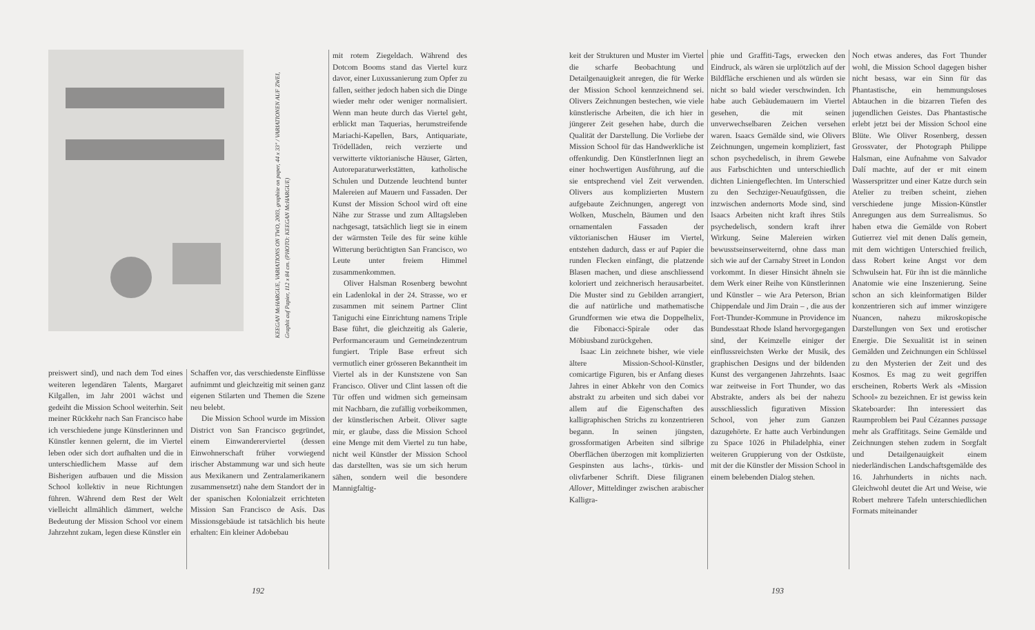KEEGAN McHARGUE, VARIATIONS ON TWO, 2003, graphite on paper, 44 x 33" / VARIATIONEN AUF ZWEI, Graphit auf Papier, 112 x 84 cm. (PHOTO: KEEGAN McHARGUE)
preiswert sind), und nach dem Tod eines weiteren legendären Talents, Margaret Kilgallen, im Jahr 2001 wächst und gedeiht die Mission School weiterhin. Seit meiner Rückkehr nach San Francisco habe ich verschiedene junge Künstlerinnen und Künstler kennen gelernt, die im Viertel leben oder sich dort aufhalten und die in unterschiedlichem Masse auf dem Bisherigen aufbauen und die Mission School kollektiv in neue Richtungen führen. Während dem Rest der Welt vielleicht allmählich dämmert, welche Bedeutung der Mission School vor einem Jahrzehnt zukam, legen diese Künstler ein
Schaffen vor, das verschiedenste Einflüsse aufnimmt und gleichzeitig mit seinen ganz eigenen Stilarten und Themen die Szene neu belebt.
Die Mission School wurde im Mission District von San Francisco gegründet, einem Einwandererviertel (dessen Einwohnerschaft früher vorwiegend irischer Abstammung war und sich heute aus Mexikanern und Zentralamerikanern zusammensetzt) nahe dem Standort der in der spanischen Kolonialzeit errichteten Mission San Francisco de Asís. Das Missionsgebäude ist tatsächlich bis heute erhalten: Ein kleiner Adobebau
mit rotem Ziegeldach. Während des Dotcom Booms stand das Viertel kurz davor, einer Luxussanierung zum Opfer zu fallen, seither jedoch haben sich die Dinge wieder mehr oder weniger normalisiert. Wenn man heute durch das Viertel geht, erblickt man Taquerias, herumstreifende Mariachi-Kapellen, Bars, Antiquariate, Trödelläden, reich verzierte und verwitterte viktorianische Häuser, Gärten, Autoreparaturwerkstätten, katholische Schulen und Dutzende leuchtend bunter Malereien auf Mauern und Fassaden. Der Kunst der Mission School wird oft eine Nähe zur Strasse und zum Alltagsleben nachgesagt, tatsächlich liegt sie in einem der wärmsten Teile des für seine kühle Witterung berüchtigten San Francisco, wo Leute unter freiem Himmel zusammenkommen.
Oliver Halsman Rosenberg bewohnt ein Ladenlokal in der 24. Strasse, wo er zusammen mit seinem Partner Clint Taniguchi eine Einrichtung namens Triple Base führt, die gleichzeitig als Galerie, Performanceraum und Gemeindezentrum fungiert. Triple Base erfreut sich vermutlich einer grösseren Bekanntheit im Viertel als in der Kunstszene von San Francisco. Oliver und Clint lassen oft die Tür offen und widmen sich gemeinsam mit Nachbarn, die zufällig vorbeikommen, der künstlerischen Arbeit. Oliver sagte mir, er glaube, dass die Mission School eine Menge mit dem Viertel zu tun habe, nicht weil Künstler der Mission School das darstellten, was sie um sich herum sähen, sondern weil die besondere Mannigfaltig-
192
keit der Strukturen und Muster im Viertel die scharfe Beobachtung und Detailgenauigkeit anregen, die für Werke der Mission School kennzeichnend sei. Olivers Zeichnungen bestechen, wie viele künstlerische Arbeiten, die ich hier in jüngerer Zeit gesehen habe, durch die Qualität der Darstellung. Die Vorliebe der Mission School für das Handwerkliche ist offenkundig. Den KünstlerInnen liegt an einer hochwertigen Ausführung, auf die sie entsprechend viel Zeit verwenden. Olivers aus komplizierten Mustern aufgebaute Zeichnungen, angeregt von Wolken, Muscheln, Bäumen und den ornamentalen Fassaden der viktorianischen Häuser im Viertel, entstehen dadurch, dass er auf Papier die runden Flecken einfängt, die platzende Blasen machen, und diese anschliessend koloriert und zeichnerisch herausarbeitet. Die Muster sind zu Gebilden arrangiert, die auf natürliche und mathematische Grundformen wie etwa die Doppelhelix, die Fibonacci-Spirale oder das Möbiusband zurückgehen.
Isaac Lin zeichnete bisher, wie viele ältere Mission-School-Künstler, comicartige Figuren, bis er Anfang dieses Jahres in einer Abkehr von den Comics abstrakt zu arbeiten und sich dabei vor allem auf die Eigenschaften des kalligraphischen Strichs zu konzentrieren begann. In seinen jüngsten, grossformatigen Arbeiten sind silbrige Oberflächen überzogen mit komplizierten Gespinsten aus lachs-, türkis- und olivfarbener Schrift. Diese filigranen Allover, Mitteldinger zwischen arabischer Kalligra-
phie und Graffiti-Tags, erwecken den Eindruck, als wären sie urplötzlich auf der Bildfläche erschienen und als würden sie nicht so bald wieder verschwinden. Ich habe auch Gebäudemauern im Viertel gesehen, die mit seinen unverwechselbaren Zeichen versehen waren. Isaacs Gemälde sind, wie Olivers Zeichnungen, ungemein kompliziert, fast schon psychedelisch, in ihrem Gewebe aus Farbschichten und unterschiedlich dichten Liniengeflechten. Im Unterschied zu den Sechziger-Neuaufgüssen, die inzwischen andernorts Mode sind, sind Isaacs Arbeiten nicht kraft ihres Stils psychedelisch, sondern kraft ihrer Wirkung. Seine Malereien wirken bewusstseinserweiternd, ohne dass man sich wie auf der Carnaby Street in London vorkommt. In dieser Hinsicht ähneln sie dem Werk einer Reihe von Künstlerinnen und Künstler – wie Ara Peterson, Brian Chippendale und Jim Drain – , die aus der Fort-Thunder-Kommune in Providence im Bundesstaat Rhode Island hervorgegangen sind, der Keimzelle einiger der einflussreichsten Werke der Musik, des graphischen Designs und der bildenden Kunst des vergangenen Jahrzehnts. Isaac war zeitweise in Fort Thunder, wo das Abstrakte, anders als bei der nahezu ausschliesslich figurativen Mission School, von jeher zum Ganzen dazugehörte. Er hatte auch Verbindungen zu Space 1026 in Philadelphia, einer weiteren Gruppierung von der Ostküste, mit der die Künstler der Mission School in einem belebenden Dialog stehen.
Noch etwas anderes, das Fort Thunder wohl, die Mission School dagegen bisher nicht besass, war ein Sinn für das Phantastische, ein hemmungsloses Abtauchen in die bizarren Tiefen des jugendlichen Geistes. Das Phantastische erlebt jetzt bei der Mission School eine Blüte. Wie Oliver Rosenberg, dessen Grossvater, der Photograph Philippe Halsman, eine Aufnahme von Salvador Dalí machte, auf der er mit einem Wasserspritzer und einer Katze durch sein Atelier zu treiben scheint, ziehen verschiedene junge Mission-Künstler Anregungen aus dem Surrealismus. So haben etwa die Gemälde von Robert Gutierrez viel mit denen Dalís gemein, mit dem wichtigen Unterschied freilich, dass Robert keine Angst vor dem Schwulsein hat. Für ihn ist die männliche Anatomie wie eine Inszenierung. Seine schon an sich kleinformatigen Bilder konzentrieren sich auf immer winzigere Nuancen, nahezu mikroskopische Darstellungen von Sex und erotischer Energie. Die Sexualität ist in seinen Gemälden und Zeichnungen ein Schlüssel zu den Mysterien der Zeit und des Kosmos. Es mag zu weit gegriffen erscheinen, Roberts Werk als «Mission School» zu bezeichnen. Er ist gewiss kein Skateboarder: Ihn interessiert das Raumproblem bei Paul Cézannes passage mehr als Graffititags. Seine Gemälde und Zeichnungen stehen zudem in Sorgfalt und Detailgenauigkeit einem niederländischen Landschaftsgemälde des 16. Jahrhunderts in nichts nach. Gleichwohl deutet die Art und Weise, wie Robert mehrere Tafeln unterschiedlichen Formats miteinander
193